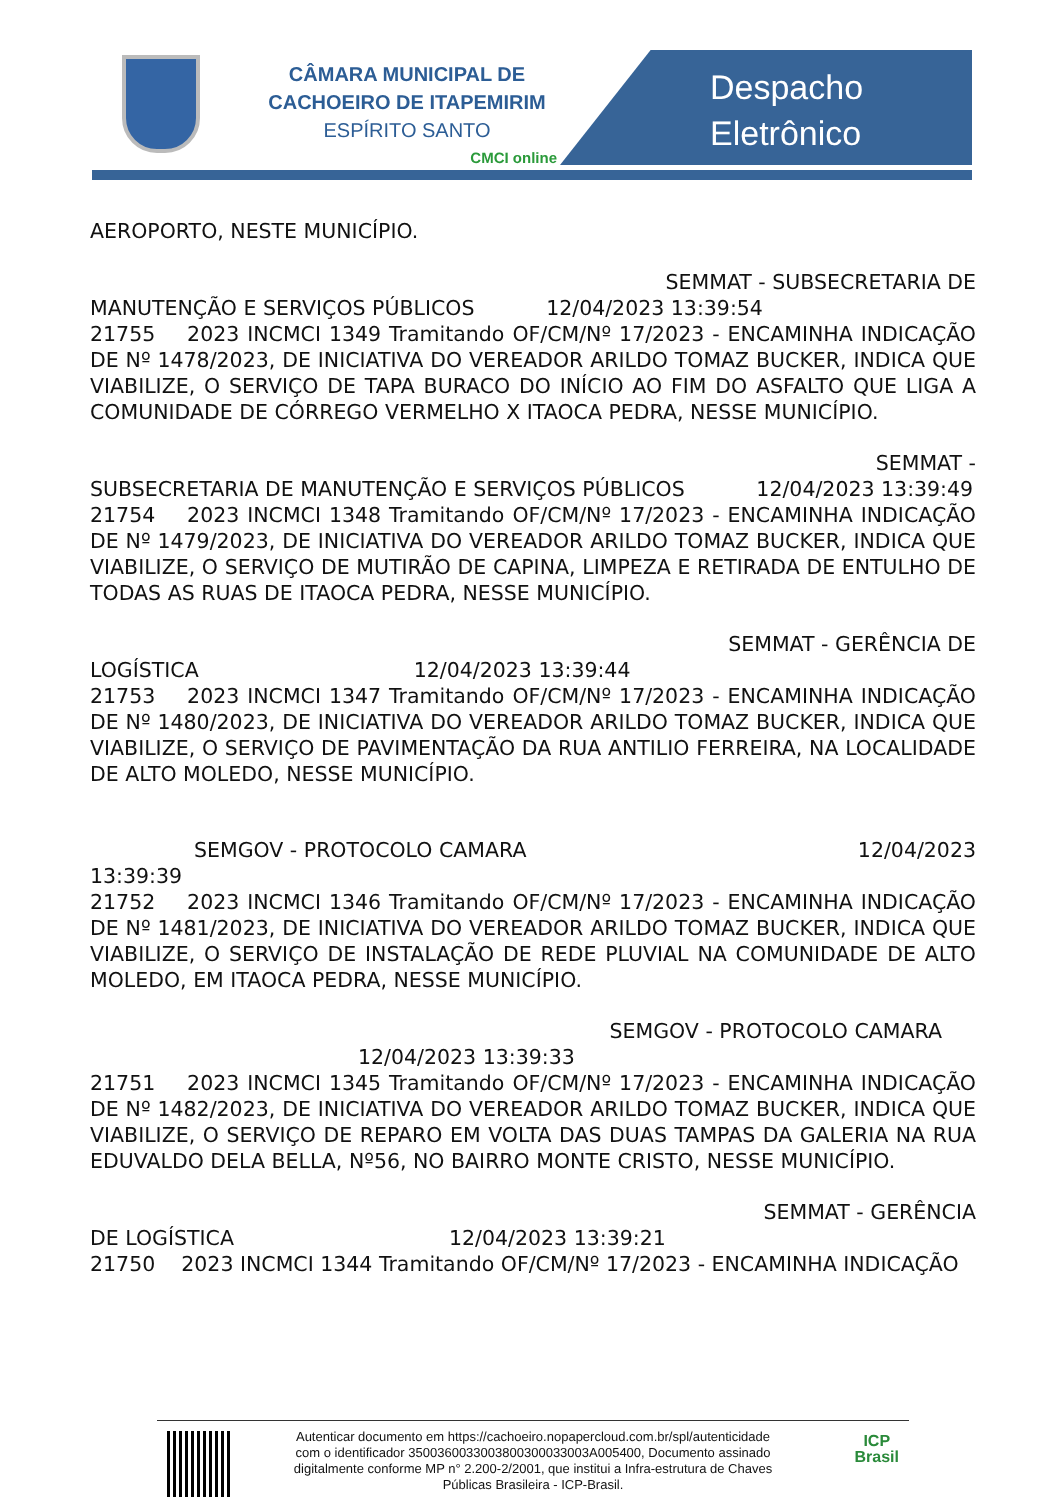CÂMARA MUNICIPAL DE
CACHOEIRO DE ITAPEMIRIM
ESPÍRITO SANTO
CMCI online
Despacho
Eletrônico
AEROPORTO, NESTE MUNICÍPIO.
SEMMAT - SUBSECRETARIA DE
MANUTENÇÃO E SERVIÇOS PÚBLICOS 12/04/2023 13:39:54
21755 2023 INCMCI 1349 Tramitando OF/CM/Nº 17/2023 - ENCAMINHA INDICAÇÃO DE Nº 1478/2023, DE INICIATIVA DO VEREADOR ARILDO TOMAZ BUCKER, INDICA QUE VIABILIZE, O SERVIÇO DE TAPA BURACO DO INÍCIO AO FIM DO ASFALTO QUE LIGA A COMUNIDADE DE CÓRREGO VERMELHO X ITAOCA PEDRA, NESSE MUNICÍPIO.
SEMMAT -
SUBSECRETARIA DE MANUTENÇÃO E SERVIÇOS PÚBLICOS 12/04/2023 13:39:49
21754 2023 INCMCI 1348 Tramitando OF/CM/Nº 17/2023 - ENCAMINHA INDICAÇÃO DE Nº 1479/2023, DE INICIATIVA DO VEREADOR ARILDO TOMAZ BUCKER, INDICA QUE VIABILIZE, O SERVIÇO DE MUTIRÃO DE CAPINA, LIMPEZA E RETIRADA DE ENTULHO DE TODAS AS RUAS DE ITAOCA PEDRA, NESSE MUNICÍPIO.
SEMMAT - GERÊNCIA DE
LOGÍSTICA 12/04/2023 13:39:44
21753 2023 INCMCI 1347 Tramitando OF/CM/Nº 17/2023 - ENCAMINHA INDICAÇÃO DE Nº 1480/2023, DE INICIATIVA DO VEREADOR ARILDO TOMAZ BUCKER, INDICA QUE VIABILIZE, O SERVIÇO DE PAVIMENTAÇÃO DA RUA ANTILIO FERREIRA, NA LOCALIDADE DE ALTO MOLEDO, NESSE MUNICÍPIO.
SEMGOV - PROTOCOLO CAMARA 12/04/2023
13:39:39
21752 2023 INCMCI 1346 Tramitando OF/CM/Nº 17/2023 - ENCAMINHA INDICAÇÃO DE Nº 1481/2023, DE INICIATIVA DO VEREADOR ARILDO TOMAZ BUCKER, INDICA QUE VIABILIZE, O SERVIÇO DE INSTALAÇÃO DE REDE PLUVIAL NA COMUNIDADE DE ALTO MOLEDO, EM ITAOCA PEDRA, NESSE MUNICÍPIO.
SEMGOV - PROTOCOLO CAMARA
12/04/2023 13:39:33
21751 2023 INCMCI 1345 Tramitando OF/CM/Nº 17/2023 - ENCAMINHA INDICAÇÃO DE Nº 1482/2023, DE INICIATIVA DO VEREADOR ARILDO TOMAZ BUCKER, INDICA QUE VIABILIZE, O SERVIÇO DE REPARO EM VOLTA DAS DUAS TAMPAS DA GALERIA NA RUA EDUVALDO DELA BELLA, Nº56, NO BAIRRO MONTE CRISTO, NESSE MUNICÍPIO.
SEMMAT - GERÊNCIA
DE LOGÍSTICA 12/04/2023 13:39:21
21750 2023 INCMCI 1344 Tramitando OF/CM/Nº 17/2023 - ENCAMINHA INDICAÇÃO
Autenticar documento em https://cachoeiro.nopapercloud.com.br/spl/autenticidade
com o identificador 3500360033003800300033003A005400, Documento assinado
digitalmente conforme MP n° 2.200-2/2001, que institui a Infra-estrutura de Chaves
Públicas Brasileira - ICP-Brasil.
ICP
Brasil